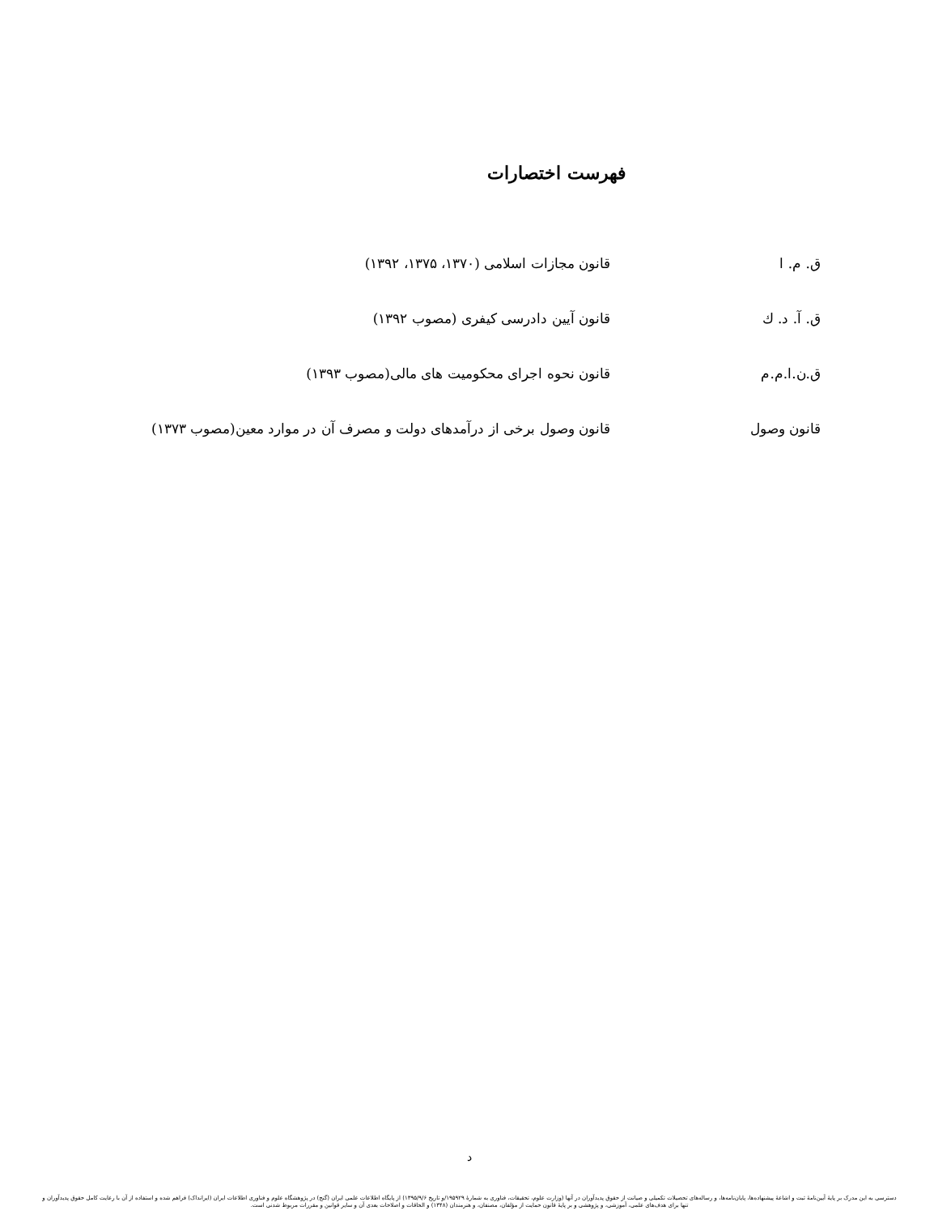فهرست اختصارات
ق. م. ا قانون مجازات اسلامی (۱۳۷۰، ۱۳۷۵، ۱۳۹۲)
ق. آ. د. ك قانون آیین دادرسی کیفری (مصوب ۱۳۹۲)
ق.ن.ا.م.م قانون نحوه اجرای محکومیت های مالی(مصوب ۱۳۹۳)
قانون وصول قانون وصول برخی از درآمدهای دولت و مصرف آن در موارد معین(مصوب ۱۳۷۳)
د
دسترسی به این مدرک بر پایهٔ آیین‌نامهٔ ثبت و اشاعهٔ پیشنهاده‌ها، پایان‌نامه‌ها، و رساله‌های تحصیلات تکمیلی و صیانت از حقوق پدیدآوران در آنها (وزارت علوم، تحقیقات، فناوری به شمارهٔ ۱۹۵۹۲۹/و تاریخ ۱۳۹۵/۹/۶) از پایگاه اطلاعات علمی ایران (گنج) در پژوهشگاه علوم و فناوری اطلاعات ایران (ایرانداک) فراهم شده و استفاده از آن با رعایت کامل حقوق پدیدآوران و تنها برای هدف‌های علمی، آموزشی، و پژوهشی و بر پایهٔ قانون حمایت از مؤلفان، مصنفان، و هنرمندان (۱۳۴۸) و الحاقات و اصلاحات بعدی آن و سایر قوانین و مقررات مربوط شدنی است.